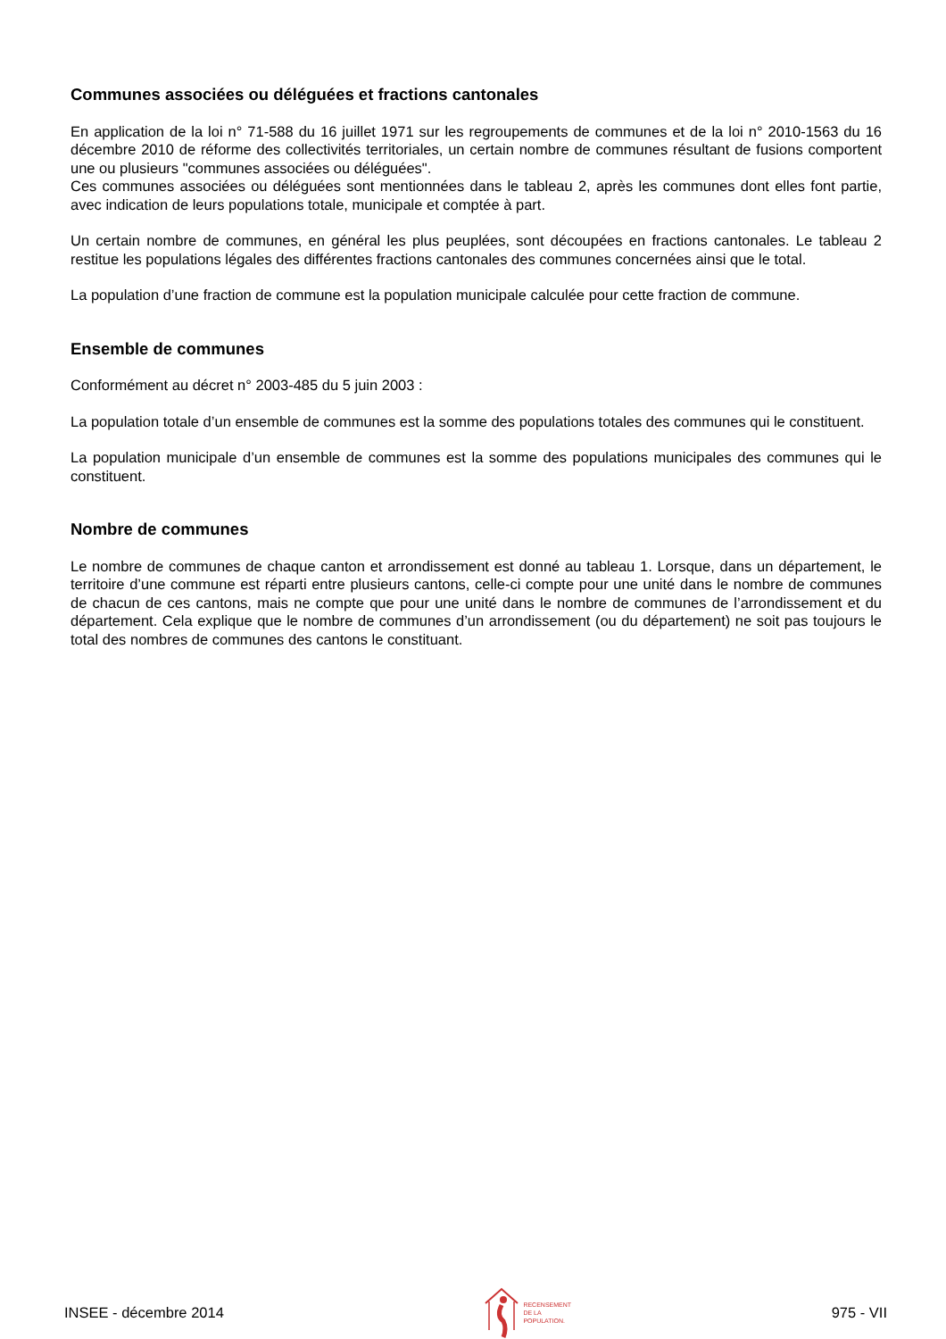Communes associées ou déléguées et fractions cantonales
En application de la loi n° 71-588 du 16 juillet 1971 sur les regroupements de communes et de la loi n° 2010-1563 du 16 décembre 2010 de réforme des collectivités territoriales, un certain nombre de communes résultant de fusions comportent une ou plusieurs "communes associées ou déléguées".
Ces communes associées ou déléguées sont mentionnées dans le tableau 2, après les communes dont elles font partie, avec indication de leurs populations totale, municipale et comptée à part.
Un certain nombre de communes, en général les plus peuplées, sont découpées en fractions cantonales. Le tableau 2 restitue les populations légales des différentes fractions cantonales des communes concernées ainsi que le total.
La population d’une fraction de commune est la population municipale calculée pour cette fraction de commune.
Ensemble de communes
Conformément au décret n° 2003-485 du 5 juin 2003 :
La population totale d’un ensemble de communes est la somme des populations totales des communes qui le constituent.
La population municipale d’un ensemble de communes est la somme des populations municipales des communes qui le constituent.
Nombre de communes
Le nombre de communes de chaque canton et arrondissement est donné au tableau 1. Lorsque, dans un département, le territoire d’une commune est réparti entre plusieurs cantons, celle-ci compte pour une unité dans le nombre de communes de chacun de ces cantons, mais ne compte que pour une unité dans le nombre de communes de l’arrondissement et du département. Cela explique que le nombre de communes d’un arrondissement (ou du département) ne soit pas toujours le total des nombres de communes des cantons le constituant.
INSEE - décembre 2014
RECENSEMENT
DE LA
POPULATION.
975 - VII